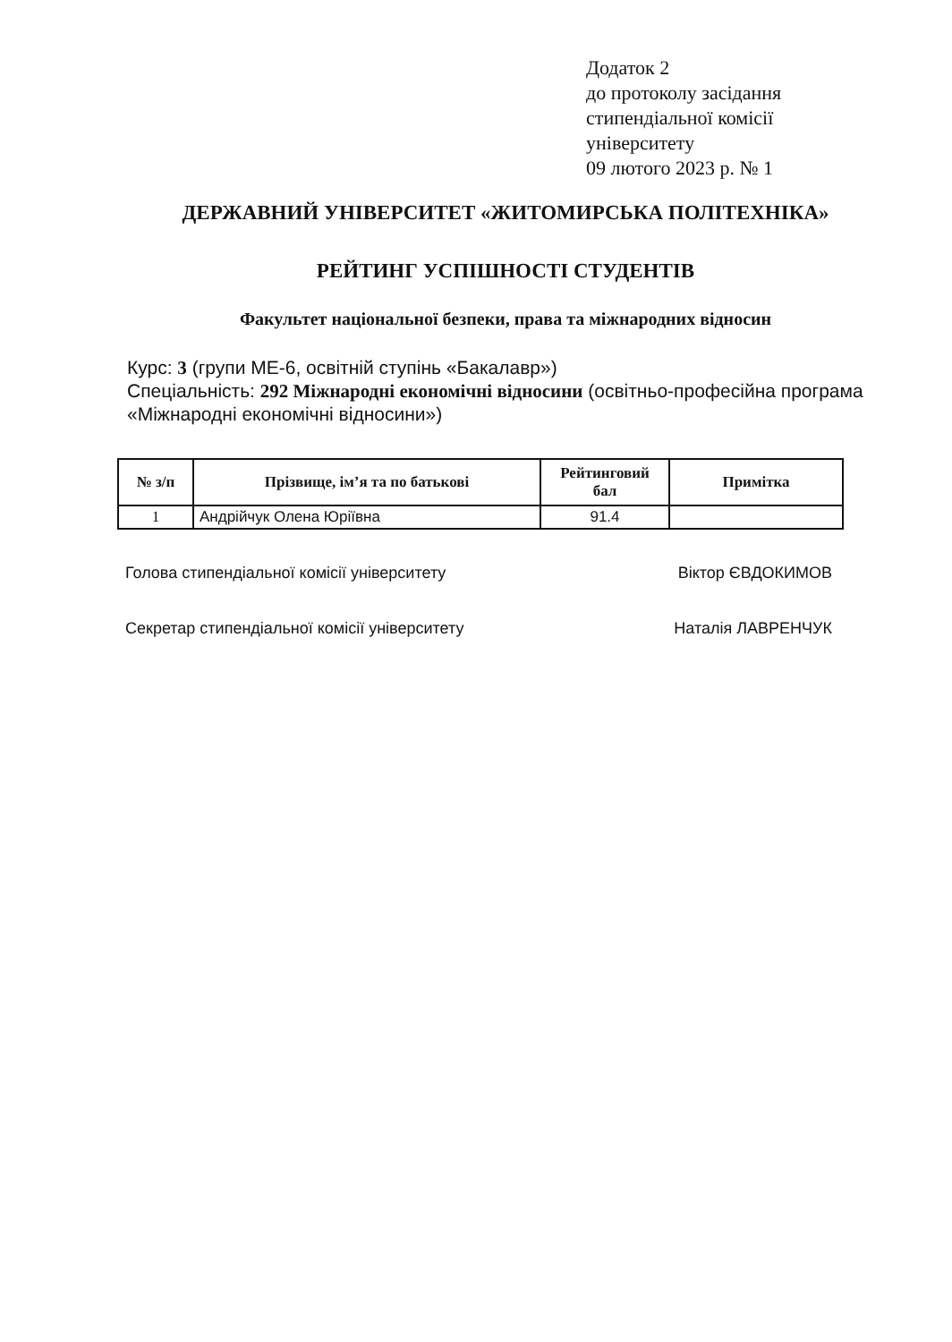Додаток 2
до протоколу засідання
стипендіальної комісії
університету
09 лютого 2023 р. № 1
ДЕРЖАВНИЙ УНІВЕРСИТЕТ «ЖИТОМИРСЬКА ПОЛІТЕХНІКА»
РЕЙТИНГ УСПІШНОСТІ СТУДЕНТІВ
Факультет національної безпеки, права та міжнародних відносин
Курс: 3 (групи МЕ-6, освітній ступінь «Бакалавр»)
Спеціальність: 292 Міжнародні економічні відносини (освітньо-професійна програма «Міжнародні економічні відносини»)
| № з/п | Прізвище, ім’я та по батькові | Рейтинговий бал | Примітка |
| --- | --- | --- | --- |
| 1 | Андрійчук Олена Юріївна | 91.4 | |
Голова стипендіальної комісії університету Віктор ЄВДОКИМОВ
Секретар стипендіальної комісії університету Наталія ЛАВРЕНЧУК